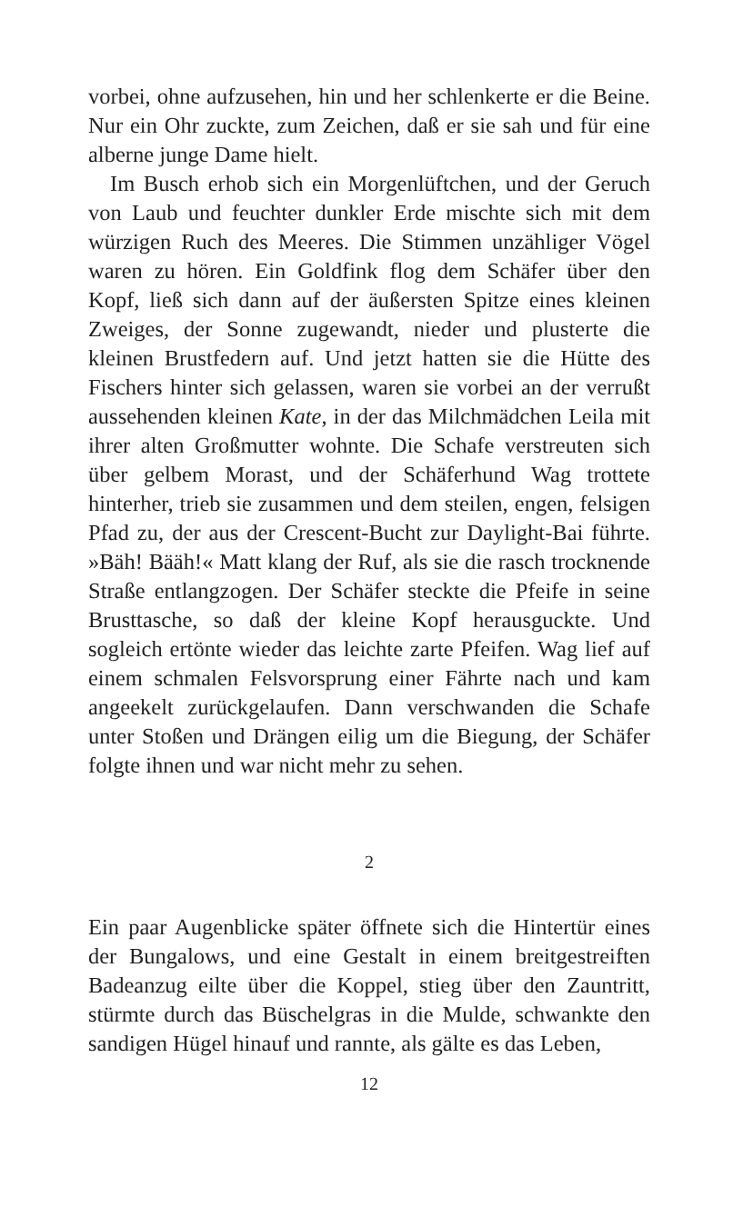vorbei, ohne aufzusehen, hin und her schlenkerte er die Beine. Nur ein Ohr zuckte, zum Zeichen, daß er sie sah und für eine alberne junge Dame hielt.
Im Busch erhob sich ein Morgenlüftchen, und der Geruch von Laub und feuchter dunkler Erde mischte sich mit dem würzigen Ruch des Meeres. Die Stimmen unzähliger Vögel waren zu hören. Ein Goldfink flog dem Schäfer über den Kopf, ließ sich dann auf der äußersten Spitze eines kleinen Zweiges, der Sonne zugewandt, nieder und plusterte die kleinen Brustfedern auf. Und jetzt hatten sie die Hütte des Fischers hinter sich gelassen, waren sie vorbei an der verrußt aussehenden kleinen Kate, in der das Milchmädchen Leila mit ihrer alten Großmutter wohnte. Die Schafe verstreuten sich über gelbem Morast, und der Schäferhund Wag trottete hinterher, trieb sie zusammen und dem steilen, engen, felsigen Pfad zu, der aus der Crescent-Bucht zur Daylight-Bai führte. »Bäh! Bääh!« Matt klang der Ruf, als sie die rasch trocknende Straße entlangzogen. Der Schäfer steckte die Pfeife in seine Brusttasche, so daß der kleine Kopf herausguckte. Und sogleich ertönte wieder das leichte zarte Pfeifen. Wag lief auf einem schmalen Felsvorsprung einer Fährte nach und kam angeekelt zurückgelaufen. Dann verschwanden die Schafe unter Stoßen und Drängen eilig um die Biegung, der Schäfer folgte ihnen und war nicht mehr zu sehen.
2
Ein paar Augenblicke später öffnete sich die Hintertür eines der Bungalows, und eine Gestalt in einem breitgestreiften Badeanzug eilte über die Koppel, stieg über den Zauntritt, stürmte durch das Büschelgras in die Mulde, schwankte den sandigen Hügel hinauf und rannte, als gälte es das Leben,
12